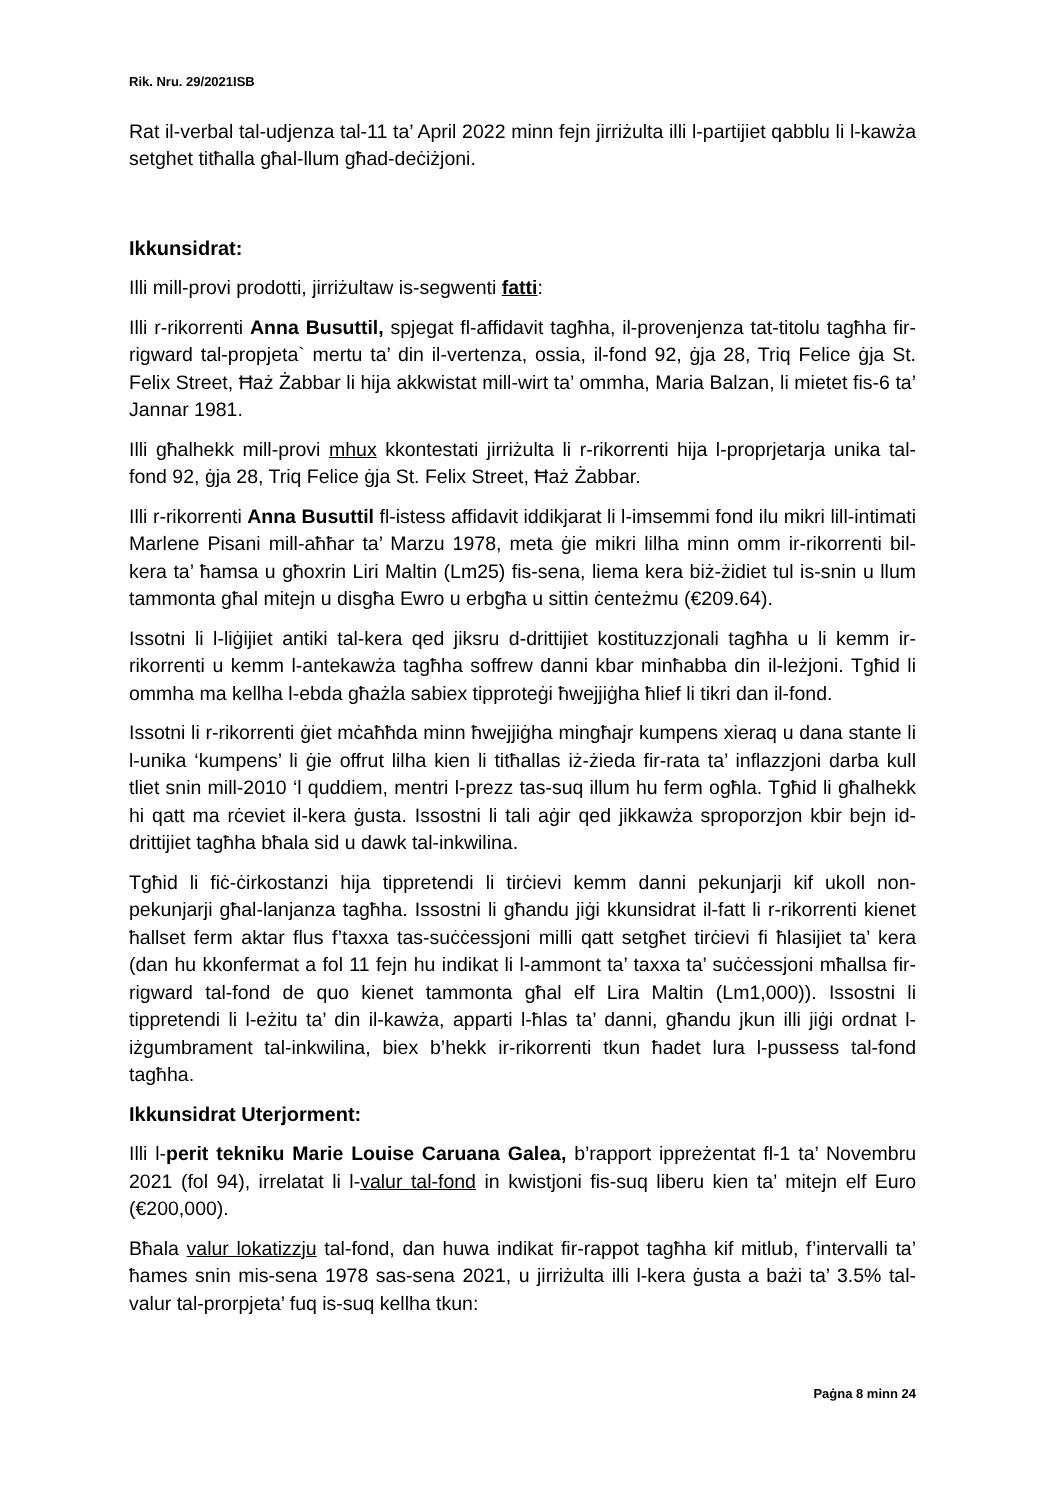Rik. Nru. 29/2021ISB
Rat il-verbal tal-udjenza tal-11 ta’ April 2022 minn fejn jirriżulta illi l-partijiet qabblu li l-kawża setghet titħalla għal-llum għad-deċiżjoni.
Ikkunsidrat:
Illi mill-provi prodotti, jirriżultaw is-segwenti fatti:
Illi r-rikorrenti Anna Busuttil, spjegat fl-affidavit tagħha, il-provenjenza tat-titolu tagħha fir-rigward tal-propjeta` mertu ta’ din il-vertenza, ossia, il-fond 92, ġja 28, Triq Felice ġja St. Felix Street, Ħaż Żabbar li hija akkwistat mill-wirt ta’ ommha, Maria Balzan, li mietet fis-6 ta’ Jannar 1981.
Illi għalhekk mill-provi mhux kkontestati jirriżulta li r-rikorrenti hija l-proprjetarja unika tal-fond 92, ġja 28, Triq Felice ġja St. Felix Street, Ħaż Żabbar.
Illi r-rikorrenti Anna Busuttil fl-istess affidavit iddikjarat li l-imsemmi fond ilu mikri lill-intimati Marlene Pisani mill-aħħar ta’ Marzu 1978, meta ġie mikri lilha minn omm ir-rikorrenti bil-kera ta’ ħamsa u għoxrin Liri Maltin (Lm25) fis-sena, liema kera biż-żidiet tul is-snin u llum tammonta għal mitejn u disgħa Ewro u erbgħa u sittin ċenteżmu (€209.64).
Issotni li l-liġijiet antiki tal-kera qed jiksru d-drittijiet kostituzzjonali tagħha u li kemm ir-rikorrenti u kemm l-antekawża tagħha soffrew danni kbar minħabba din il-leżjoni. Tgħid li ommha ma kellha l-ebda għażla sabiex tipproteġi ħwejjiġha ħlief li tikri dan il-fond.
Issotni li r-rikorrenti ġiet mċaħħda minn ħwejjiġha mingħajr kumpens xieraq u dana stante li l-unika ‘kumpens’ li ġie offrut lilha kien li titħallas iż-żieda fir-rata ta’ inflazzjoni darba kull tliet snin mill-2010 ‘l quddiem, mentri l-prezz tas-suq illum hu ferm ogħla. Tgħid li għalhekk hi qatt ma rċeviet il-kera ġusta. Issostni li tali aġir qed jikkawża sproporzjon kbir bejn id-drittijiet tagħha bħala sid u dawk tal-inkwilina.
Tgħid li fiċ-ċirkostanzi hija tippretendi li tirċievi kemm danni pekunjarji kif ukoll non-pekunjarji għal-lanjanza tagħha. Issostni li għandu jiġi kkunsidrat il-fatt li r-rikorrenti kienet ħallset ferm aktar flus f’taxxa tas-suċċessjoni milli qatt setgħet tirċievi fi ħlasijiet ta’ kera (dan hu kkonfermat a fol 11 fejn hu indikat li l-ammont ta’ taxxa ta’ suċċessjoni mħallsa fir-rigward tal-fond de quo kienet tammonta għal elf Lira Maltin (Lm1,000)). Issostni li tippretendi li l-eżitu ta’ din il-kawża, apparti l-ħlas ta’ danni, għandu jkun illi jiġi ordnat l-iżgumbrament tal-inkwilina, biex b’hekk ir-rikorrenti tkun ħadet lura l-pussess tal-fond tagħha.
Ikkunsidrat Uterjorment:
Illi l-perit tekniku Marie Louise Caruana Galea, b’rapport ippreżentat fl-1 ta’ Novembru 2021 (fol 94), irrelatat li l-valur tal-fond in kwistjoni fis-suq liberu kien ta’ mitejn elf Euro (€200,000).
Bħala valur lokatizzju tal-fond, dan huwa indikat fir-rappot tagħha kif mitlub, f’intervalli ta’ ħames snin mis-sena 1978 sas-sena 2021, u jirriżulta illi l-kera ġusta a bażi ta’ 3.5% tal-valur tal-prorpjeta’ fuq is-suq kellha tkun:
Paġna 8 minn 24